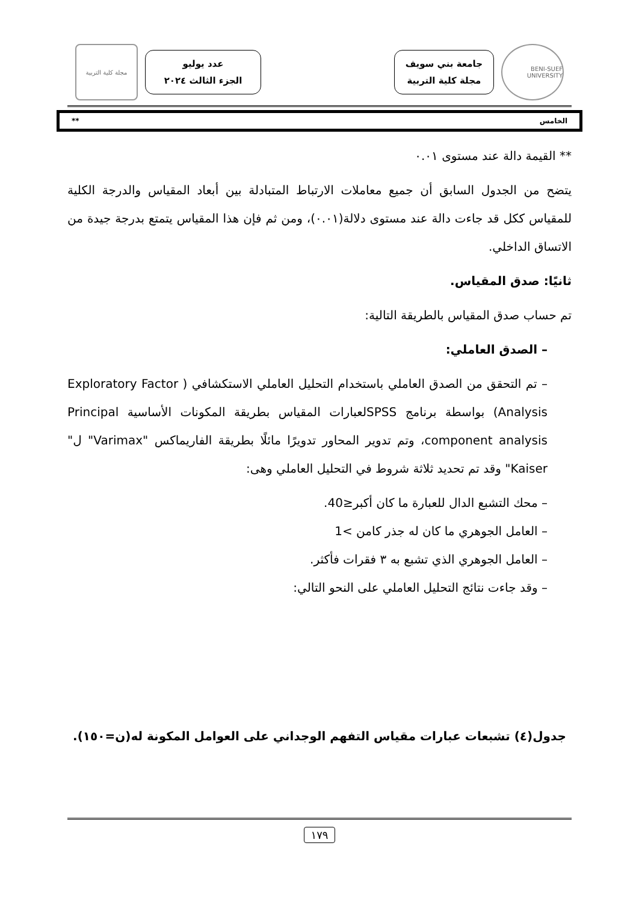BENI-SUEF UNIVERSITY
جامعة بني سويف
مجلة كلية التربية
عدد يوليو
الجزء الثالث ٢٠٢٤
مجلة كلية التربية
الخامس **
** القيمة دالة عند مستوى ٠.٠١
يتضح من الجدول السابق أن جميع معاملات الارتباط المتبادلة بين أبعاد المقياس والدرجة الكلية للمقياس ككل قد جاءت دالة عند مستوى دلالة(٠.٠١)، ومن ثم فإن هذا المقياس يتمتع بدرجة جيدة من الاتساق الداخلي.
ثانيًا: صدق المقياس.
تم حساب صدق المقياس بالطريقة التالية:
– الصدق العاملي:
– تم التحقق من الصدق العاملي باستخدام التحليل العاملي الاستكشافي ( Exploratory Factor Analysis) بواسطة برنامج SPSSلعبارات المقياس بطريقة المكونات الأساسية Principal component analysis، وتم تدوير المحاور تدويرًا مائلًا بطريقة الفاريماكس "Varimax" ل" Kaiser" وقد تم تحديد ثلاثة شروط في التحليل العاملي وهى:
– محك التشبع الدال للعبارة ما كان أكبر≤40.
– العامل الجوهري ما كان له جذر كامن >1
– العامل الجوهري الذي تشبع به ٣ فقرات فأكثر.
– وقد جاءت نتائج التحليل العاملي على النحو التالي:
جدول(٤) تشبعات عبارات مقياس التفهم الوجداني على العوامل المكونة له(ن=١٥٠).
١٧٩